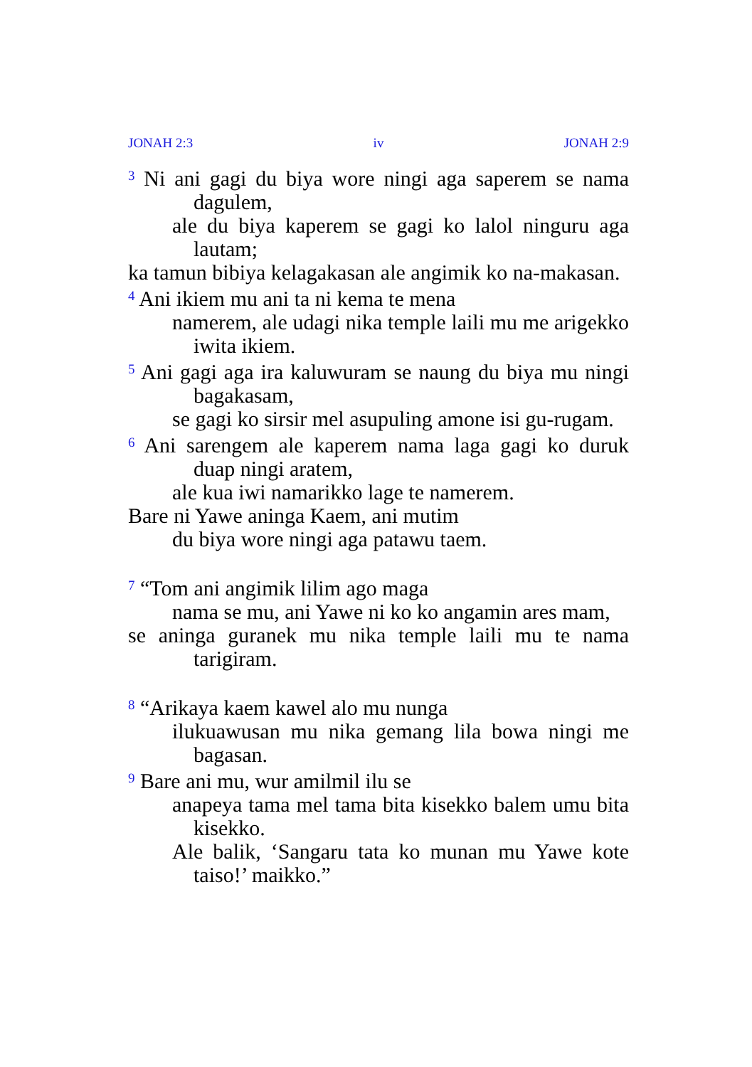JONAH 2:3 iv JONAH 2:9
<sup>3</sup> Ni ani gagi du biya wore ningi aga saperem se nama dagulem,
ale du biya kaperem se gagi ko lalol ninguru aga lautam;
ka tamun bibiya kelagakasan ale angimik ko na-makasan.
<sup>4</sup> Ani ikiem mu ani ta ni kema te mena
namerem, ale udagi nika temple laili mu me arigekko iwita ikiem.
<sup>5</sup> Ani gagi aga ira kaluwuram se naung du biya mu ningi bagakasam,
se gagi ko sirsir mel asupuling amone isi gu-rugam.
<sup>6</sup> Ani sarengem ale kaperem nama laga gagi ko duruk duap ningi aratem,
ale kua iwi namarikko lage te namerem.
Bare ni Yawe aninga Kaem, ani mutim
du biya wore ningi aga patawu taem.
<sup>7</sup> “Tom ani angimik lilim ago maga
nama se mu, ani Yawe ni ko ko angamin ares mam,
se aninga guranek mu nika temple laili mu te nama tarigiram.
<sup>8</sup> “Arikaya kaem kawel alo mu nunga
ilukuawusan mu nika gemang lila bowa ningi me bagasan.
<sup>9</sup> Bare ani mu, wur amilmil ilu se
anapeya tama mel tama bita kisekko balem umu bita kisekko.
Ale balik, ‘Sangaru tata ko munan mu Yawe kote taiso!’ maikko.”